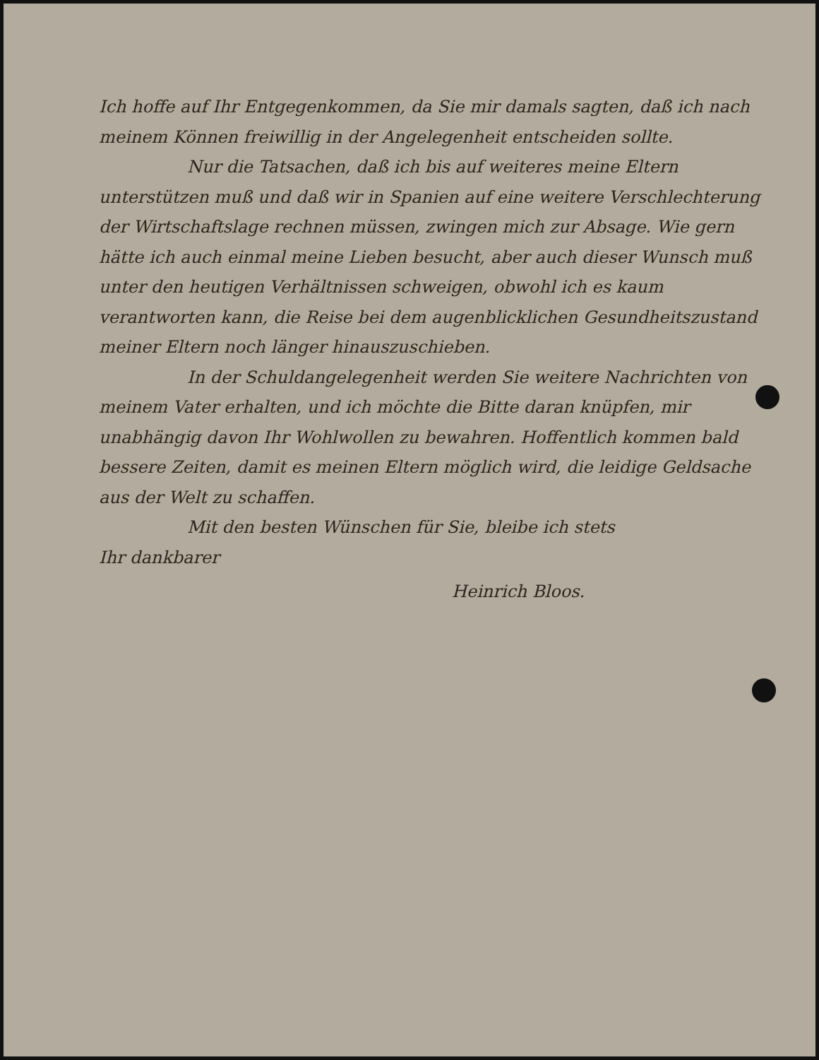Ich hoffe auf Ihr Entgegenkommen, da Sie mir damals sagten, daß ich nach meinem Können freiwillig in der Angelegenheit entscheiden sollte.
Nur die Tatsachen, daß ich bis auf weiteres meine Eltern unterstützen muß und daß wir in Spanien auf eine weitere Verschlechterung der Wirtschaftslage rechnen müssen, zwingen mich zur Absage. Wie gern hätte ich auch einmal meine Lieben besucht, aber auch dieser Wunsch muß unter den heutigen Verhältnissen schweigen, obwohl ich es kaum verantworten kann, die Reise bei dem augenblicklichen Gesundheitszustand meiner Eltern noch länger hinauszuschieben.
In der Schuldangelegenheit werden Sie weitere Nachrichten von meinem Vater erhalten, und ich möchte die Bitte daran knüpfen, mir unabhängig davon Ihr Wohlwollen zu bewahren. Hoffentlich kommen bald bessere Zeiten, damit es meinen Eltern möglich wird, die leidige Geldsache aus der Welt zu schaffen.
Mit den besten Wünschen für Sie, bleibe ich stets
Ihr dankbarer
Heinrich Bloos.